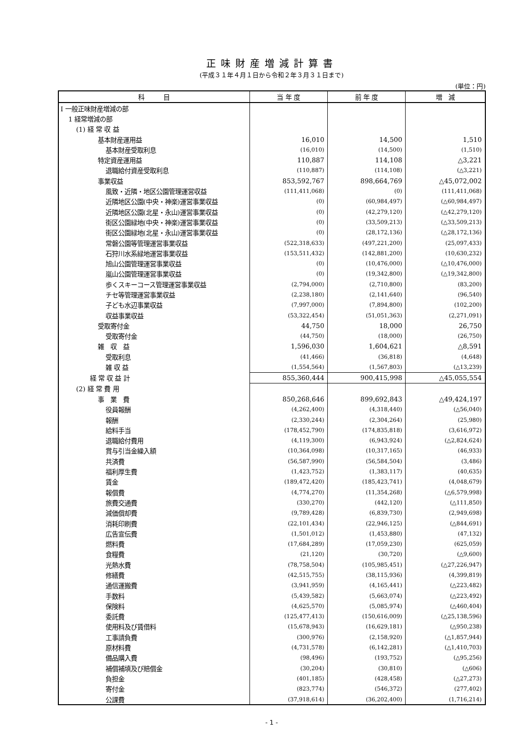正味財産増減計算書
(平成３１年４月１日から令和２年３月３１日まで)
(単位：円)
| 科 目 | 当 年 度 | 前 年 度 | 増 減 |
| --- | --- | --- | --- |
| Ⅰ 一般正味財産増減の部 | | | |
| 1 経常増減の部 | | | |
| (1) 経 常 収 益 | | | |
| 基本財産運用益 | 16,010 | 14,500 | 1,510 |
| 基本財産受取利息 | (16,010) | (14,500) | (1,510) |
| 特定資産運用益 | 110,887 | 114,108 | △3,221 |
| 退職給付資産受取利息 | (110,887) | (114,108) | (△3,221) |
| 事業収益 | 853,592,767 | 898,664,769 | △45,072,002 |
| 風致・近隣・地区公園管理運営収益 | (111,411,068) | (0) | (111,411,068) |
| 近隣地区公園(中央・神楽)運営事業収益 | (0) | (60,984,497) | (△60,984,497) |
| 近隣地区公園(北星・永山)運営事業収益 | (0) | (42,279,120) | (△42,279,120) |
| 街区公園緑地(中央・神楽)運営事業収益 | (0) | (33,509,213) | (△33,509,213) |
| 街区公園緑地(北星・永山)運営事業収益 | (0) | (28,172,136) | (△28,172,136) |
| 常磐公園等管理運営事業収益 | (522,318,633) | (497,221,200) | (25,097,433) |
| 石狩川水系緑地運営事業収益 | (153,511,432) | (142,881,200) | (10,630,232) |
| 旭山公園管理運営事業収益 | (0) | (10,476,000) | (△10,476,000) |
| 嵐山公園管理運営事業収益 | (0) | (19,342,800) | (△19,342,800) |
| 歩くスキーコース管理運営事業収益 | (2,794,000) | (2,710,800) | (83,200) |
| チセ等管理運営事業収益 | (2,238,180) | (2,141,640) | (96,540) |
| 子ども水辺事業収益 | (7,997,000) | (7,894,800) | (102,200) |
| 収益事業収益 | (53,322,454) | (51,051,363) | (2,271,091) |
| 受取寄付金 | 44,750 | 18,000 | 26,750 |
| 受取寄付金 | (44,750) | (18,000) | (26,750) |
| 雑 収 益 | 1,596,030 | 1,604,621 | △8,591 |
| 受取利息 | (41,466) | (36,818) | (4,648) |
| 雑 収 益 | (1,554,564) | (1,567,803) | (△13,239) |
| 経 常 収 益 計 | 855,360,444 | 900,415,998 | △45,055,554 |
| (2) 経 常 費 用 | | | |
| 事 業 費 | 850,268,646 | 899,692,843 | △49,424,197 |
| 役員報酬 | (4,262,400) | (4,318,440) | (△56,040) |
| 報酬 | (2,330,244) | (2,304,264) | (25,980) |
| 給料手当 | (178,452,790) | (174,835,818) | (3,616,972) |
| 退職給付費用 | (4,119,300) | (6,943,924) | (△2,824,624) |
| 賞与引当金繰入額 | (10,364,098) | (10,317,165) | (46,933) |
| 共済費 | (56,587,990) | (56,584,504) | (3,486) |
| 福利厚生費 | (1,423,752) | (1,383,117) | (40,635) |
| 賃金 | (189,472,420) | (185,423,741) | (4,048,679) |
| 報償費 | (4,774,270) | (11,354,268) | (△6,579,998) |
| 旅費交通費 | (330,270) | (442,120) | (△111,850) |
| 減価償却費 | (9,789,428) | (6,839,730) | (2,949,698) |
| 消耗印刷費 | (22,101,434) | (22,946,125) | (△844,691) |
| 広告宣伝費 | (1,501,012) | (1,453,880) | (47,132) |
| 燃料費 | (17,684,289) | (17,059,230) | (625,059) |
| 食糧費 | (21,120) | (30,720) | (△9,600) |
| 光熱水費 | (78,758,504) | (105,985,451) | (△27,226,947) |
| 修繕費 | (42,515,755) | (38,115,936) | (4,399,819) |
| 通信運搬費 | (3,941,959) | (4,165,441) | (△223,482) |
| 手数料 | (5,439,582) | (5,663,074) | (△223,492) |
| 保険料 | (4,625,570) | (5,085,974) | (△460,404) |
| 委託費 | (125,477,413) | (150,616,009) | (△25,138,596) |
| 使用料及び賃借料 | (15,678,943) | (16,629,181) | (△950,238) |
| 工事請負費 | (300,976) | (2,158,920) | (△1,857,944) |
| 原材料費 | (4,731,578) | (6,142,281) | (△1,410,703) |
| 備品購入費 | (98,496) | (193,752) | (△95,256) |
| 補償補填及び賠償金 | (30,204) | (30,810) | (△606) |
| 負担金 | (401,185) | (428,458) | (△27,273) |
| 寄付金 | (823,774) | (546,372) | (277,402) |
| 公課費 | (37,918,614) | (36,202,400) | (1,716,214) |
- 1 -